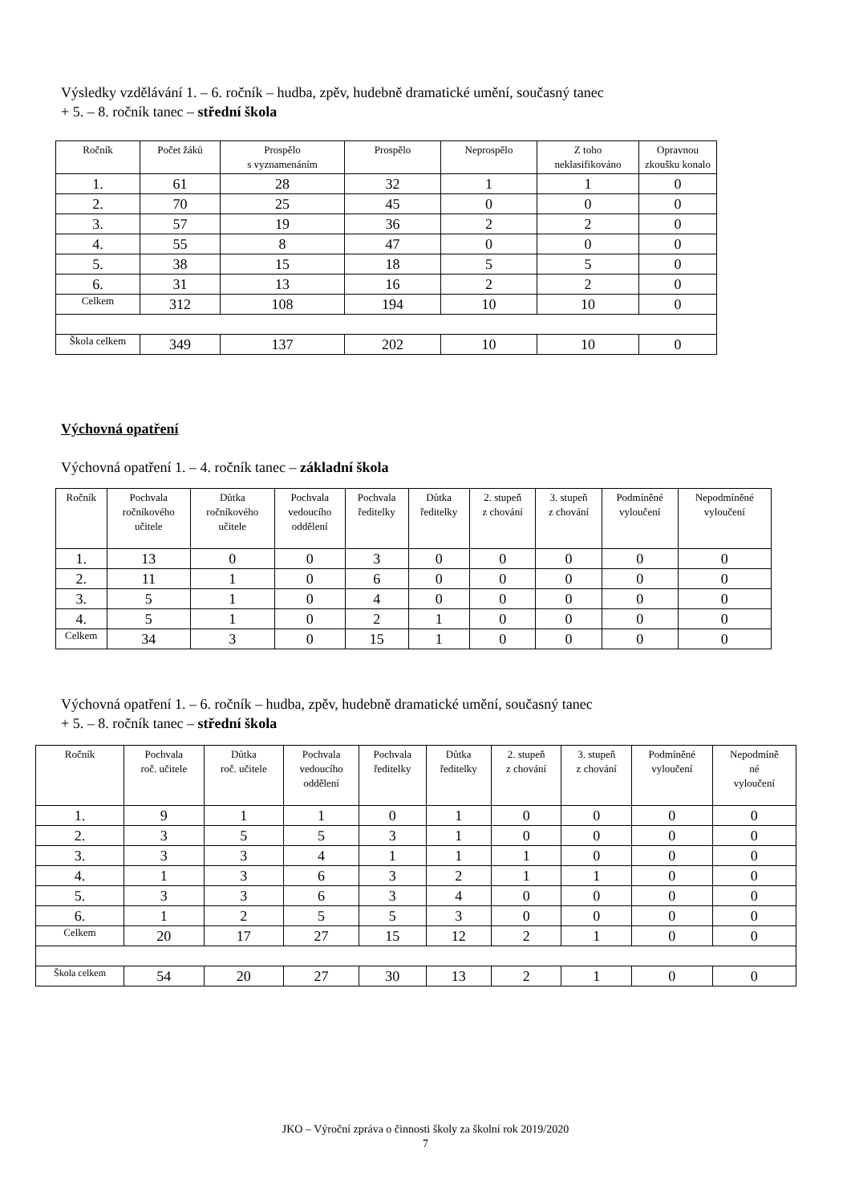Výsledky vzdělávání 1. – 6. ročník – hudba, zpěv, hudebně dramatické umění, současný tanec
+ 5. – 8. ročník tanec – střední škola
| Ročník | Počet žáků | Prospělo s vyznamenáním | Prospělo | Neprospělo | Z toho neklasifikováno | Opravnou zkoušku konalo |
| --- | --- | --- | --- | --- | --- | --- |
| 1. | 61 | 28 | 32 | 1 | 1 | 0 |
| 2. | 70 | 25 | 45 | 0 | 0 | 0 |
| 3. | 57 | 19 | 36 | 2 | 2 | 0 |
| 4. | 55 | 8 | 47 | 0 | 0 | 0 |
| 5. | 38 | 15 | 18 | 5 | 5 | 0 |
| 6. | 31 | 13 | 16 | 2 | 2 | 0 |
| Celkem | 312 | 108 | 194 | 10 | 10 | 0 |
| Škola celkem | 349 | 137 | 202 | 10 | 10 | 0 |
Výchovná opatření
Výchovná opatření 1. – 4. ročník tanec – základní škola
| Ročník | Pochvala ročníkového učitele | Důtka ročníkového učitele | Pochvala vedoucího oddělení | Pochvala ředitelky | Důtka ředitelky | 2. stupeň z chování | 3. stupeň z chování | Podmíněné vyloučení | Nepodmíněné vyloučení |
| --- | --- | --- | --- | --- | --- | --- | --- | --- | --- |
| 1. | 13 | 0 | 0 | 3 | 0 | 0 | 0 | 0 | 0 |
| 2. | 11 | 1 | 0 | 6 | 0 | 0 | 0 | 0 | 0 |
| 3. | 5 | 1 | 0 | 4 | 0 | 0 | 0 | 0 | 0 |
| 4. | 5 | 1 | 0 | 2 | 1 | 0 | 0 | 0 | 0 |
| Celkem | 34 | 3 | 0 | 15 | 1 | 0 | 0 | 0 | 0 |
Výchovná opatření 1. – 6. ročník – hudba, zpěv, hudebně dramatické umění, současný tanec
+ 5. – 8. ročník tanec – střední škola
| Ročník | Pochvala roč. učitele | Důtka roč. učitele | Pochvala vedoucího oddělení | Pochvala ředitelky | Důtka ředitelky | 2. stupeň z chování | 3. stupeň z chování | Podmíněné vyloučení | Nepodmíně né vyloučení |
| --- | --- | --- | --- | --- | --- | --- | --- | --- | --- |
| 1. | 9 | 1 | 1 | 0 | 1 | 0 | 0 | 0 | 0 |
| 2. | 3 | 5 | 5 | 3 | 1 | 0 | 0 | 0 | 0 |
| 3. | 3 | 3 | 4 | 1 | 1 | 1 | 0 | 0 | 0 |
| 4. | 1 | 3 | 6 | 3 | 2 | 1 | 1 | 0 | 0 |
| 5. | 3 | 3 | 6 | 3 | 4 | 0 | 0 | 0 | 0 |
| 6. | 1 | 2 | 5 | 5 | 3 | 0 | 0 | 0 | 0 |
| Celkem | 20 | 17 | 27 | 15 | 12 | 2 | 1 | 0 | 0 |
| Škola celkem | 54 | 20 | 27 | 30 | 13 | 2 | 1 | 0 | 0 |
JKO – Výroční zpráva o činnosti školy za školní rok 2019/2020
7